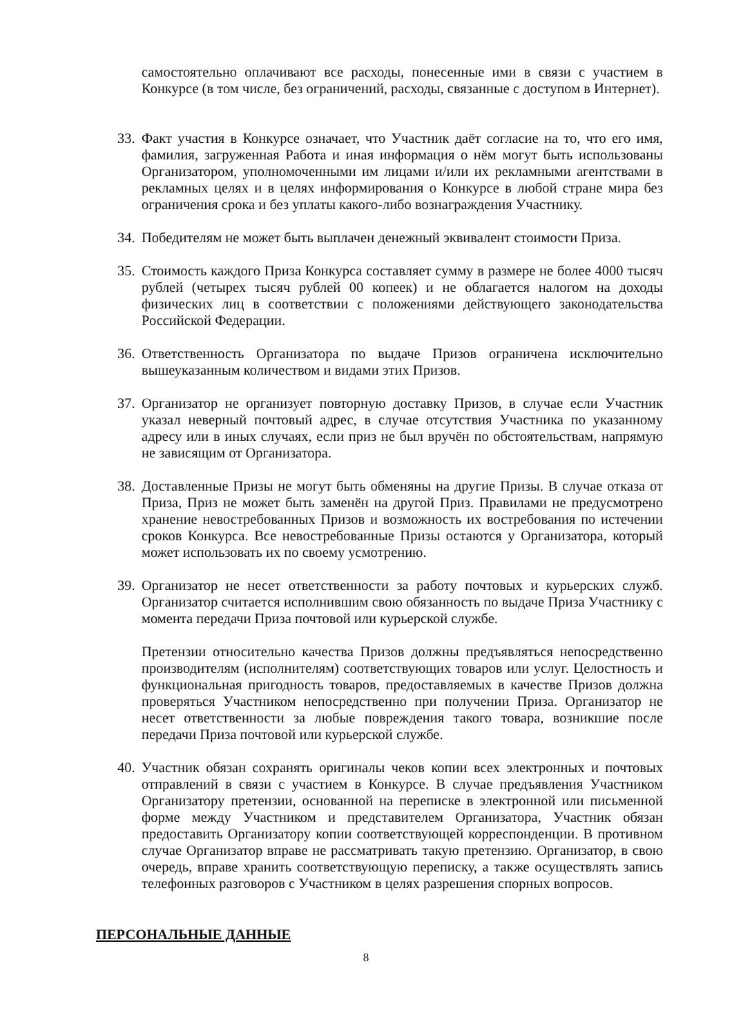самостоятельно оплачивают все расходы, понесенные ими в связи с участием в Конкурсе (в том числе, без ограничений, расходы, связанные с доступом в Интернет).
33.
Факт участия в Конкурсе означает, что Участник даёт согласие на то, что его имя, фамилия, загруженная Работа и иная информация о нём могут быть использованы Организатором, уполномоченными им лицами и/или их рекламными агентствами в рекламных целях и в целях информирования о Конкурсе в любой стране мира без ограничения срока и без уплаты какого-либо вознаграждения Участнику.
34.
Победителям не может быть выплачен денежный эквивалент стоимости Приза.
35.
Стоимость каждого Приза Конкурса составляет сумму в размере не более 4000 тысяч рублей (четырех тысяч рублей 00 копеек) и не облагается налогом на доходы физических лиц в соответствии с положениями действующего законодательства Российской Федерации.
36.
Ответственность Организатора по выдаче Призов ограничена исключительно вышеуказанным количеством и видами этих Призов.
37.
Организатор не организует повторную доставку Призов, в случае если Участник указал неверный почтовый адрес, в случае отсутствия Участника по указанному адресу или в иных случаях, если приз не был вручён по обстоятельствам, напрямую не зависящим от Организатора.
38.
Доставленные Призы не могут быть обменяны на другие Призы. В случае отказа от Приза, Приз не может быть заменён на другой Приз. Правилами не предусмотрено хранение невостребованных Призов и возможность их востребования по истечении сроков Конкурса. Все невостребованные Призы остаются у Организатора, который может использовать их по своему усмотрению.
39.
Организатор не несет ответственности за работу почтовых и курьерских служб. Организатор считается исполнившим свою обязанность по выдаче Приза Участнику с момента передачи Приза почтовой или курьерской службе.
Претензии относительно качества Призов должны предъявляться непосредственно производителям (исполнителям) соответствующих товаров или услуг. Целостность и функциональная пригодность товаров, предоставляемых в качестве Призов должна проверяться Участником непосредственно при получении Приза. Организатор не несет ответственности за любые повреждения такого товара, возникшие после передачи Приза почтовой или курьерской службе.
40.
Участник обязан сохранять оригиналы чеков копии всех электронных и почтовых отправлений в связи с участием в Конкурсе. В случае предъявления Участником Организатору претензии, основанной на переписке в электронной или письменной форме между Участником и представителем Организатора, Участник обязан предоставить Организатору копии соответствующей корреспонденции. В противном случае Организатор вправе не рассматривать такую претензию. Организатор, в свою очередь, вправе хранить соответствующую переписку, а также осуществлять запись телефонных разговоров с Участником в целях разрешения спорных вопросов.
ПЕРСОНАЛЬНЫЕ ДАННЫЕ
8